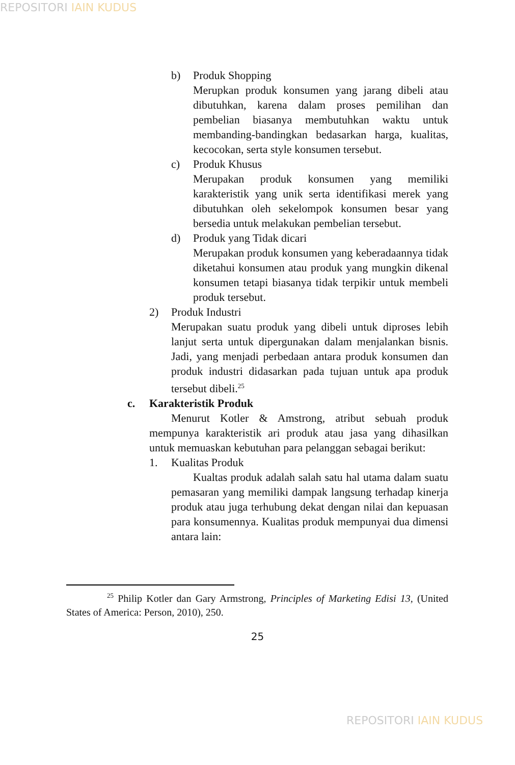REPOSITORI IAIN KUDUS
b) Produk Shopping
Merupkan produk konsumen yang jarang dibeli atau dibutuhkan, karena dalam proses pemilihan dan pembelian biasanya membutuhkan waktu untuk membanding-bandingkan bedasarkan harga, kualitas, kecocokan, serta style konsumen tersebut.
c) Produk Khusus
Merupakan produk konsumen yang memiliki karakteristik yang unik serta identifikasi merek yang dibutuhkan oleh sekelompok konsumen besar yang bersedia untuk melakukan pembelian tersebut.
d) Produk yang Tidak dicari
Merupakan produk konsumen yang keberadaannya tidak diketahui konsumen atau produk yang mungkin dikenal konsumen tetapi biasanya tidak terpikir untuk membeli produk tersebut.
2) Produk Industri
Merupakan suatu produk yang dibeli untuk diproses lebih lanjut serta untuk dipergunakan dalam menjalankan bisnis. Jadi, yang menjadi perbedaan antara produk konsumen dan produk industri didasarkan pada tujuan untuk apa produk tersebut dibeli.<sup>25</sup>
c. Karakteristik Produk
Menurut Kotler & Amstrong, atribut sebuah produk mempunya karakteristik ari produk atau jasa yang dihasilkan untuk memuaskan kebutuhan para pelanggan sebagai berikut:
1. Kualitas Produk
Kualtas produk adalah salah satu hal utama dalam suatu pemasaran yang memiliki dampak langsung terhadap kinerja produk atau juga terhubung dekat dengan nilai dan kepuasan para konsumennya. Kualitas produk mempunyai dua dimensi antara lain:
<sup>25</sup> Philip Kotler dan Gary Armstrong, Principles of Marketing Edisi 13, (United States of America: Person, 2010), 250.
25
REPOSITORI IAIN KUDUS